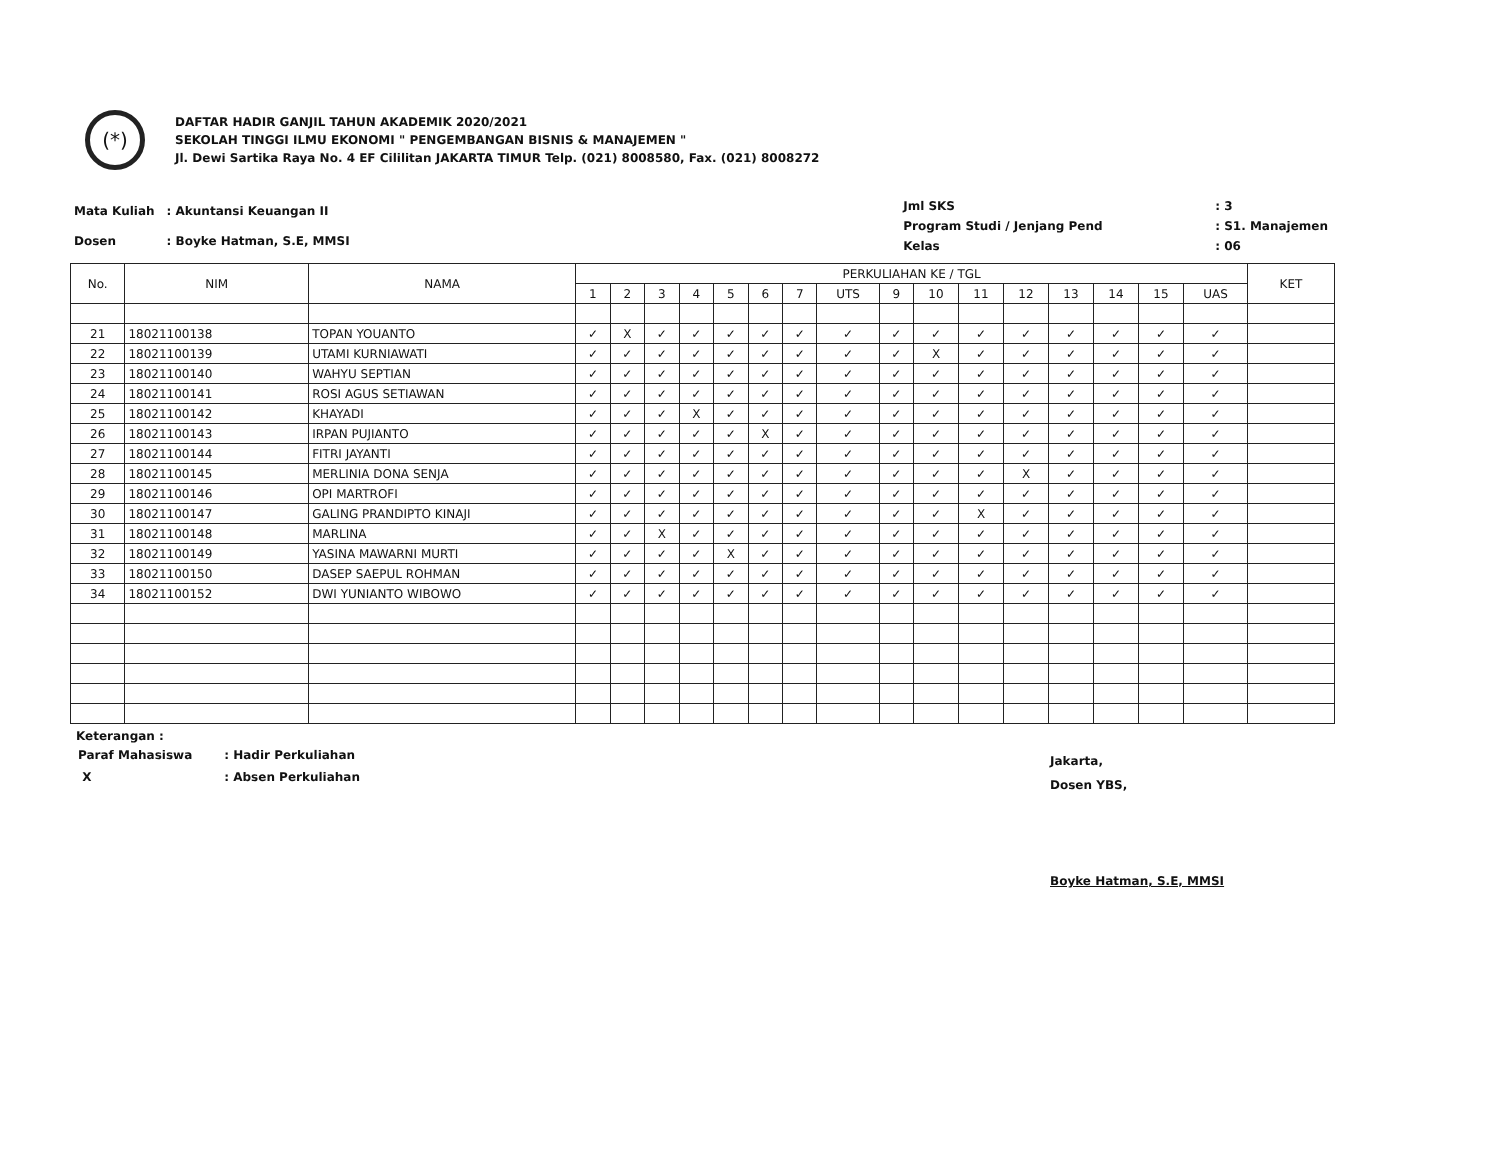(*)
DAFTAR HADIR GANJIL TAHUN AKADEMIK 2020/2021
SEKOLAH TINGGI ILMU EKONOMI " PENGEMBANGAN BISNIS & MANAJEMEN "
Jl. Dewi Sartika Raya No. 4 EF Cililitan JAKARTA TIMUR Telp. (021) 8008580, Fax. (021) 8008272
| Mata Kuliah | : Akuntansi Keuangan II |
| Dosen | : Boyke Hatman, S.E, MMSI |
| Jml SKS | : 3 |
| Program Studi / Jenjang Pend | : S1. Manajemen |
| Kelas | : 06 |
| No. | NIM | NAMA | PERKULIAHAN KE / TGL | | | | | | | | | | | | | | | | KET |
| --- | --- | --- | --- | --- | --- | --- | --- | --- | --- | --- | --- | --- | --- | --- | --- | --- | --- | --- | --- |
| | | | 1 | 2 | 3 | 4 | 5 | 6 | 7 | UTS | 9 | 10 | 11 | 12 | 13 | 14 | 15 | UAS | |
| 21 | 18021100138 | TOPAN YOUANTO | ✓ | X | ✓ | ✓ | ✓ | ✓ | ✓ | ✓ | ✓ | ✓ | ✓ | ✓ | ✓ | ✓ | ✓ | ✓ | |
| 22 | 18021100139 | UTAMI KURNIAWATI | ✓ | ✓ | ✓ | ✓ | ✓ | ✓ | ✓ | ✓ | ✓ | X | ✓ | ✓ | ✓ | ✓ | ✓ | ✓ | |
| 23 | 18021100140 | WAHYU SEPTIAN | ✓ | ✓ | ✓ | ✓ | ✓ | ✓ | ✓ | ✓ | ✓ | ✓ | ✓ | ✓ | ✓ | ✓ | ✓ | ✓ | |
| 24 | 18021100141 | ROSI AGUS SETIAWAN | ✓ | ✓ | ✓ | ✓ | ✓ | ✓ | ✓ | ✓ | ✓ | ✓ | ✓ | ✓ | ✓ | ✓ | ✓ | ✓ | |
| 25 | 18021100142 | KHAYADI | ✓ | ✓ | ✓ | X | ✓ | ✓ | ✓ | ✓ | ✓ | ✓ | ✓ | ✓ | ✓ | ✓ | ✓ | ✓ | |
| 26 | 18021100143 | IRPAN PUJIANTO | ✓ | ✓ | ✓ | ✓ | ✓ | X | ✓ | ✓ | ✓ | ✓ | ✓ | ✓ | ✓ | ✓ | ✓ | ✓ | |
| 27 | 18021100144 | FITRI JAYANTI | ✓ | ✓ | ✓ | ✓ | ✓ | ✓ | ✓ | ✓ | ✓ | ✓ | ✓ | ✓ | ✓ | ✓ | ✓ | ✓ | |
| 28 | 18021100145 | MERLINIA DONA SENJA | ✓ | ✓ | ✓ | ✓ | ✓ | ✓ | ✓ | ✓ | ✓ | ✓ | ✓ | X | ✓ | ✓ | ✓ | ✓ | |
| 29 | 18021100146 | OPI MARTROFI | ✓ | ✓ | ✓ | ✓ | ✓ | ✓ | ✓ | ✓ | ✓ | ✓ | ✓ | ✓ | ✓ | ✓ | ✓ | ✓ | |
| 30 | 18021100147 | GALING PRANDIPTO KINAJI | ✓ | ✓ | ✓ | ✓ | ✓ | ✓ | ✓ | ✓ | ✓ | ✓ | X | ✓ | ✓ | ✓ | ✓ | ✓ | |
| 31 | 18021100148 | MARLINA | ✓ | ✓ | X | ✓ | ✓ | ✓ | ✓ | ✓ | ✓ | ✓ | ✓ | ✓ | ✓ | ✓ | ✓ | ✓ | |
| 32 | 18021100149 | YASINA MAWARNI MURTI | ✓ | ✓ | ✓ | ✓ | X | ✓ | ✓ | ✓ | ✓ | ✓ | ✓ | ✓ | ✓ | ✓ | ✓ | ✓ | |
| 33 | 18021100150 | DASEP SAEPUL ROHMAN | ✓ | ✓ | ✓ | ✓ | ✓ | ✓ | ✓ | ✓ | ✓ | ✓ | ✓ | ✓ | ✓ | ✓ | ✓ | ✓ | |
| 34 | 18021100152 | DWI YUNIANTO WIBOWO | ✓ | ✓ | ✓ | ✓ | ✓ | ✓ | ✓ | ✓ | ✓ | ✓ | ✓ | ✓ | ✓ | ✓ | ✓ | ✓ | |
Keterangan :
| Paraf Mahasiswa | : Hadir Perkuliahan |
| X | : Absen Perkuliahan |
Jakarta,
Dosen YBS,
Boyke Hatman, S.E, MMSI